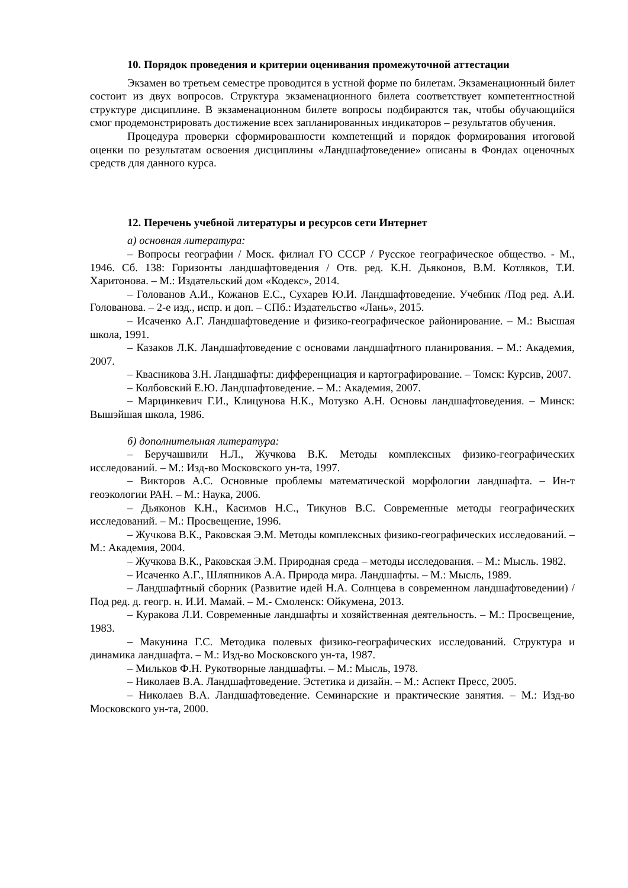10. Порядок проведения и критерии оценивания промежуточной аттестации
Экзамен во третьем семестре проводится в устной форме по билетам. Экзаменационный билет состоит из двух вопросов. Структура экзаменационного билета соответствует компетентностной структуре дисциплине. В экзаменационном билете вопросы подбираются так, чтобы обучающийся смог продемонстрировать достижение всех запланированных индикаторов – результатов обучения.
Процедура проверки сформированности компетенций и порядок формирования итоговой оценки по результатам освоения дисциплины «Ландшафтоведение» описаны в Фондах оценочных средств для данного курса.
12. Перечень учебной литературы и ресурсов сети Интернет
а) основная литература:
– Вопросы географии / Моск. филиал ГО СССР / Русское географическое общество. - М., 1946. Сб. 138: Горизонты ландшафтоведения / Отв. ред. К.Н. Дьяконов, В.М. Котляков, Т.И. Харитонова. – М.: Издательский дом «Кодекс», 2014.
– Голованов А.И., Кожанов Е.С., Сухарев Ю.И. Ландшафтоведение. Учебник /Под ред. А.И. Голованова. – 2-е изд., испр. и доп. – СПб.: Издательство «Лань», 2015.
– Исаченко А.Г. Ландшафтоведение и физико-географическое районирование. – М.: Высшая школа, 1991.
– Казаков Л.К. Ландшафтоведение с основами ландшафтного планирования. – М.: Академия, 2007.
– Квасникова З.Н. Ландшафты: дифференциация и картографирование. – Томск: Курсив, 2007.
– Колбовский Е.Ю. Ландшафтоведение. – М.: Академия, 2007.
– Марцинкевич Г.И., Клицунова Н.К., Мотузко А.Н. Основы ландшафтоведения. – Минск: Вышэйшая школа, 1986.
б) дополнительная литература:
– Беручашвили Н.Л., Жучкова В.К. Методы комплексных физико-географических исследований. – М.: Изд-во Московского ун-та, 1997.
– Викторов А.С. Основные проблемы математической морфологии ландшафта. – Ин-т геоэкологии РАН. – М.: Наука, 2006.
– Дьяконов К.Н., Касимов Н.С., Тикунов В.С. Современные методы географических исследований. – М.: Просвещение, 1996.
– Жучкова В.К., Раковская Э.М. Методы комплексных физико-географических исследований. – М.: Академия, 2004.
– Жучкова В.К., Раковская Э.М. Природная среда – методы исследования. – М.: Мысль. 1982.
– Исаченко А.Г., Шляпников А.А. Природа мира. Ландшафты. – М.: Мысль, 1989.
– Ландшафтный сборник (Развитие идей Н.А. Солнцева в современном ландшафтоведении) / Под ред. д. геогр. н. И.И. Мамай. – М.- Смоленск: Ойкумена, 2013.
– Куракова Л.И. Современные ландшафты и хозяйственная деятельность. – М.: Просвещение, 1983.
– Макунина Г.С. Методика полевых физико-географических исследований. Структура и динамика ландшафта. – М.: Изд-во Московского ун-та, 1987.
– Мильков Ф.Н. Рукотворные ландшафты. – М.: Мысль, 1978.
– Николаев В.А. Ландшафтоведение. Эстетика и дизайн. – М.: Аспект Пресс, 2005.
– Николаев В.А. Ландшафтоведение. Семинарские и практические занятия. – М.: Изд-во Московского ун-та, 2000.